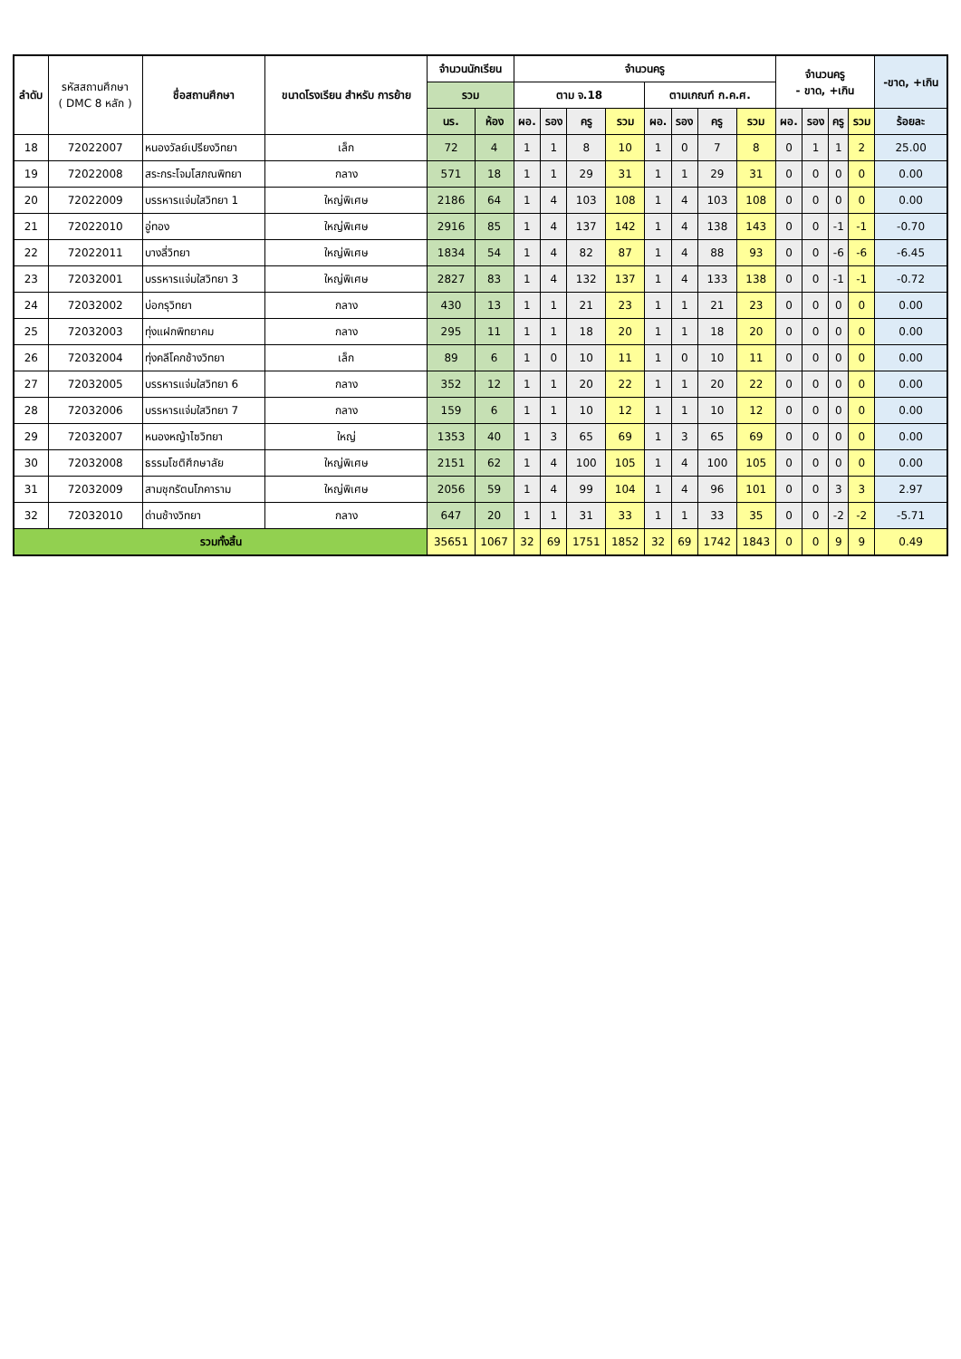| ลำดับ | รหัสสถานศึกษา ( DMC 8 หลัก ) | ชื่อสถานศึกษา | ขนาดโรงเรียน สำหรับ การย้าย | จำนวนนักเรียน | | จำนวนครู | | | | | | | | จำนวนครู - ขาด, +เกิน | | | | -ขาด, +เกิน |
| --- | --- | --- | --- | --- | --- | --- | --- | --- | --- | --- | --- | --- | --- | --- | --- | --- | --- | --- |
| | | | | รวม | | ตาม จ.18 | | | | ตามเกณฑ์ ก.ค.ศ. | | | | | | | | |
| | | | | นร. | ห้อง | ผอ. | รอง | ครู | รวม | ผอ. | รอง | ครู | รวม | ผอ. | รอง | ครู | รวม | ร้อยละ |
| 18 | 72022007 | หนองวัลย์เปรียงวิทยา | เล็ก | 72 | 4 | 1 | 1 | 8 | 10 | 1 | 0 | 7 | 8 | 0 | 1 | 1 | 2 | 25.00 |
| 19 | 72022008 | สระกระโจมโสภณพิทยา | กลาง | 571 | 18 | 1 | 1 | 29 | 31 | 1 | 1 | 29 | 31 | 0 | 0 | 0 | 0 | 0.00 |
| 20 | 72022009 | บรรหารแจ่มใสวิทยา 1 | ใหญ่พิเศษ | 2186 | 64 | 1 | 4 | 103 | 108 | 1 | 4 | 103 | 108 | 0 | 0 | 0 | 0 | 0.00 |
| 21 | 72022010 | อู่ทอง | ใหญ่พิเศษ | 2916 | 85 | 1 | 4 | 137 | 142 | 1 | 4 | 138 | 143 | 0 | 0 | -1 | -1 | -0.70 |
| 22 | 72022011 | บางลี่วิทยา | ใหญ่พิเศษ | 1834 | 54 | 1 | 4 | 82 | 87 | 1 | 4 | 88 | 93 | 0 | 0 | -6 | -6 | -6.45 |
| 23 | 72032001 | บรรหารแจ่มใสวิทยา 3 | ใหญ่พิเศษ | 2827 | 83 | 1 | 4 | 132 | 137 | 1 | 4 | 133 | 138 | 0 | 0 | -1 | -1 | -0.72 |
| 24 | 72032002 | บ่อกรุวิทยา | กลาง | 430 | 13 | 1 | 1 | 21 | 23 | 1 | 1 | 21 | 23 | 0 | 0 | 0 | 0 | 0.00 |
| 25 | 72032003 | ทุ่งแฝกพิทยาคม | กลาง | 295 | 11 | 1 | 1 | 18 | 20 | 1 | 1 | 18 | 20 | 0 | 0 | 0 | 0 | 0.00 |
| 26 | 72032004 | ทุ่งคลีโคกช้างวิทยา | เล็ก | 89 | 6 | 1 | 0 | 10 | 11 | 1 | 0 | 10 | 11 | 0 | 0 | 0 | 0 | 0.00 |
| 27 | 72032005 | บรรหารแจ่มใสวิทยา 6 | กลาง | 352 | 12 | 1 | 1 | 20 | 22 | 1 | 1 | 20 | 22 | 0 | 0 | 0 | 0 | 0.00 |
| 28 | 72032006 | บรรหารแจ่มใสวิทยา 7 | กลาง | 159 | 6 | 1 | 1 | 10 | 12 | 1 | 1 | 10 | 12 | 0 | 0 | 0 | 0 | 0.00 |
| 29 | 72032007 | หนองหญ้าไซวิทยา | ใหญ่ | 1353 | 40 | 1 | 3 | 65 | 69 | 1 | 3 | 65 | 69 | 0 | 0 | 0 | 0 | 0.00 |
| 30 | 72032008 | ธรรมโชติศึกษาลัย | ใหญ่พิเศษ | 2151 | 62 | 1 | 4 | 100 | 105 | 1 | 4 | 100 | 105 | 0 | 0 | 0 | 0 | 0.00 |
| 31 | 72032009 | สามชุกรัตนโภคาราม | ใหญ่พิเศษ | 2056 | 59 | 1 | 4 | 99 | 104 | 1 | 4 | 96 | 101 | 0 | 0 | 3 | 3 | 2.97 |
| 32 | 72032010 | ด่านช้างวิทยา | กลาง | 647 | 20 | 1 | 1 | 31 | 33 | 1 | 1 | 33 | 35 | 0 | 0 | -2 | -2 | -5.71 |
| รวมทั้งสิ้น | | | | 35651 | 1067 | 32 | 69 | 1751 | 1852 | 32 | 69 | 1742 | 1843 | 0 | 0 | 9 | 9 | 0.49 |